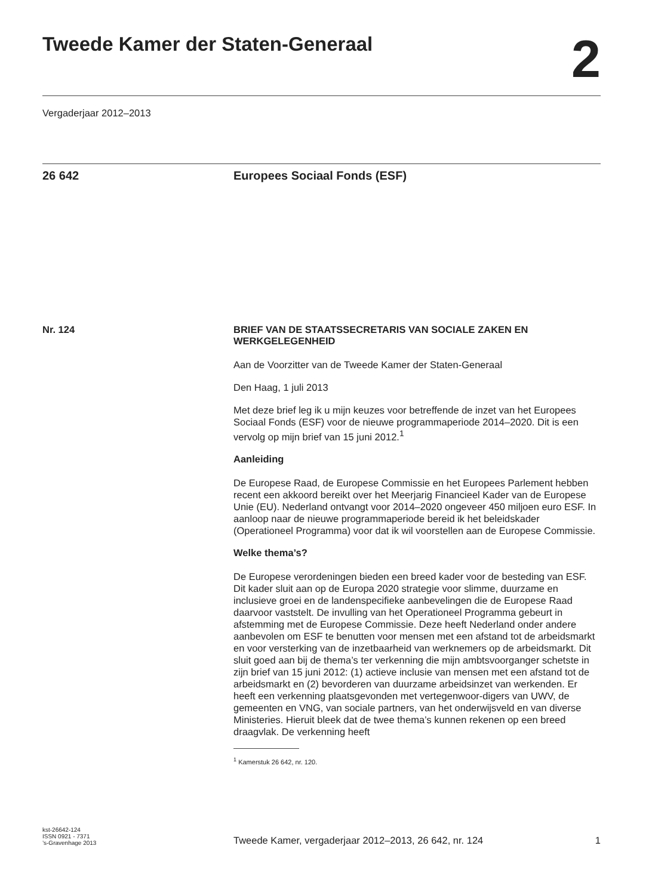Tweede Kamer der Staten-Generaal
2
Vergaderjaar 2012–2013
26 642 Europees Sociaal Fonds (ESF)
Nr. 124 BRIEF VAN DE STAATSSECRETARIS VAN SOCIALE ZAKEN EN WERKGELEGENHEID
Aan de Voorzitter van de Tweede Kamer der Staten-Generaal
Den Haag, 1 juli 2013
Met deze brief leg ik u mijn keuzes voor betreffende de inzet van het Europees Sociaal Fonds (ESF) voor de nieuwe programmaperiode 2014–2020. Dit is een vervolg op mijn brief van 15 juni 2012.<sup>1</sup>
Aanleiding
De Europese Raad, de Europese Commissie en het Europees Parlement hebben recent een akkoord bereikt over het Meerjarig Financieel Kader van de Europese Unie (EU). Nederland ontvangt voor 2014–2020 ongeveer 450 miljoen euro ESF. In aanloop naar de nieuwe programmaperiode bereid ik het beleidskader (Operationeel Programma) voor dat ik wil voorstellen aan de Europese Commissie.
Welke thema’s?
De Europese verordeningen bieden een breed kader voor de besteding van ESF. Dit kader sluit aan op de Europa 2020 strategie voor slimme, duurzame en inclusieve groei en de landenspecifieke aanbevelingen die de Europese Raad daarvoor vaststelt. De invulling van het Operationeel Programma gebeurt in afstemming met de Europese Commissie. Deze heeft Nederland onder andere aanbevolen om ESF te benutten voor mensen met een afstand tot de arbeidsmarkt en voor versterking van de inzetbaarheid van werknemers op de arbeidsmarkt. Dit sluit goed aan bij de thema’s ter verkenning die mijn ambtsvoorganger schetste in zijn brief van 15 juni 2012: (1) actieve inclusie van mensen met een afstand tot de arbeidsmarkt en (2) bevorderen van duurzame arbeidsinzet van werkenden. Er heeft een verkenning plaatsgevonden met vertegenwoor-digers van UWV, de gemeenten en VNG, van sociale partners, van het onderwijsveld en van diverse Ministeries. Hieruit bleek dat de twee thema’s kunnen rekenen op een breed draagvlak. De verkenning heeft
<sup>1</sup> Kamerstuk 26 642, nr. 120.
kst-26642-124
ISSN 0921 - 7371
’s-Gravenhage 2013
Tweede Kamer, vergaderjaar 2012–2013, 26 642, nr. 124
1